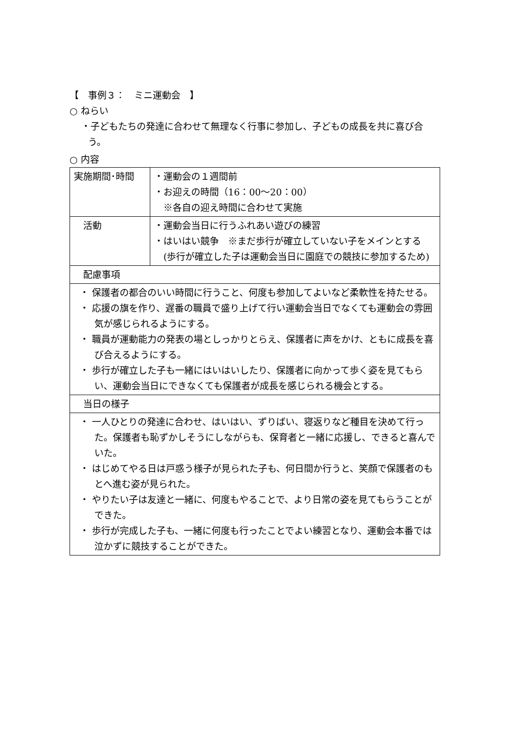【　事例３：　ミニ運動会　】
○ ねらい
・子どもたちの発達に合わせて無理なく行事に参加し、子どもの成長を共に喜び合う。
○ 内容
| 実施期間･時間 | ・運動会の１週間前 ・お迎えの時間（16：00～20：00） ※各自の迎え時間に合わせて実施 |
| 活動 | ・運動会当日に行うふれあい遊びの練習 ・はいはい競争 ※まだ歩行が確立していない子をメインとする (歩行が確立した子は運動会当日に園庭での競技に参加するため) |
| 配慮事項 | |
| ・ 保護者の都合のいい時間に行うこと、何度も参加してよいなど柔軟性を持たせる。 ・ 応援の旗を作り、遅番の職員で盛り上げて行い運動会当日でなくても運動会の雰囲気が感じられるようにする。 ・ 職員が運動能力の発表の場としっかりとらえ、保護者に声をかけ、ともに成長を喜び合えるようにする。 ・ 歩行が確立した子も一緒にはいはいしたり、保護者に向かって歩く姿を見てもらい、運動会当日にできなくても保護者が成長を感じられる機会とする。 | |
| 当日の様子 | |
| ・ 一人ひとりの発達に合わせ、はいはい、ずりばい、寝返りなど種目を決めて行った。保護者も恥ずかしそうにしながらも、保育者と一緒に応援し、できると喜んでいた。 ・ はじめてやる日は戸惑う様子が見られた子も、何日間か行うと、笑顔で保護者のもとへ進む姿が見られた。 ・ やりたい子は友達と一緒に、何度もやることで、より日常の姿を見てもらうことができた。 ・ 歩行が完成した子も、一緒に何度も行ったことでよい練習となり、運動会本番では泣かずに競技することができた。 | |